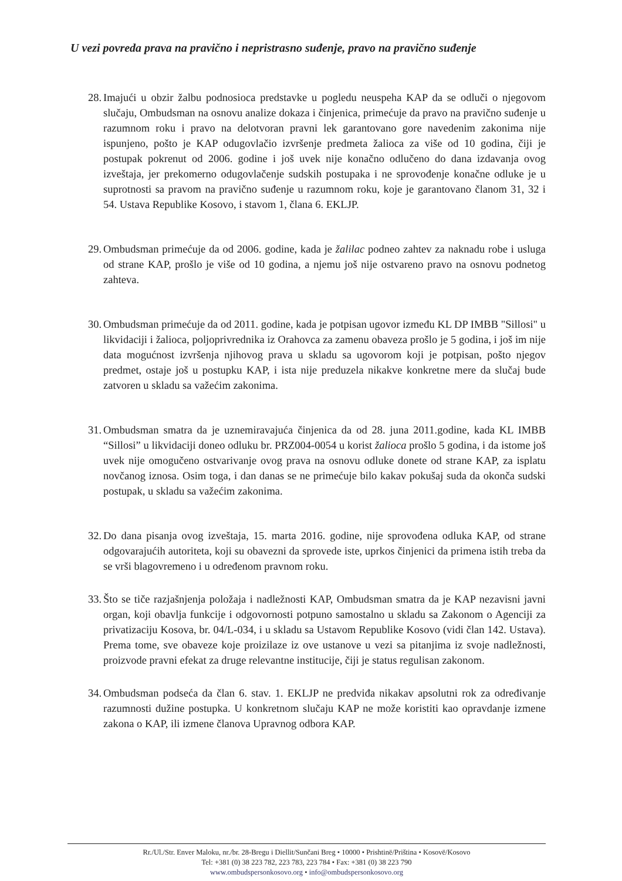U vezi povreda prava na pravično i nepristrasno suđenje, pravo na pravično suđenje
28. Imajući u obzir žalbu podnosioca predstavke u pogledu neuspeha KAP da se odluči o njegovom slučaju, Ombudsman na osnovu analize dokaza i činjenica, primećuje da pravo na pravično suđenje u razumnom roku i pravo na delotvoran pravni lek garantovano gore navedenim zakonima nije ispunjeno, pošto je KAP odugovlačio izvršenje predmeta žalioca za više od 10 godina, čiji je postupak pokrenut od 2006. godine i još uvek nije konačno odlučeno do dana izdavanja ovog izveštaja, jer prekomerno odugovlačenje sudskih postupaka i ne sprovođenje konačne odluke je u suprotnosti sa pravom na pravično suđenje u razumnom roku, koje je garantovano članom 31, 32 i 54. Ustava Republike Kosovo, i stavom 1, člana 6. EKLJP.
29. Ombudsman primećuje da od 2006. godine, kada je žalilac podneo zahtev za naknadu robe i usluga od strane KAP, prošlo je više od 10 godina, a njemu još nije ostvareno pravo na osnovu podnetog zahteva.
30. Ombudsman primećuje da od 2011. godine, kada je potpisan ugovor između KL DP IMBB "Sillosi" u likvidaciji i žalioca, poljoprivrednika iz Orahovca za zamenu obaveza prošlo je 5 godina, i još im nije data mogućnost izvršenja njihovog prava u skladu sa ugovorom koji je potpisan, pošto njegov predmet, ostaje još u postupku KAP, i ista nije preduzela nikakve konkretne mere da slučaj bude zatvoren u skladu sa važećim zakonima.
31. Ombudsman smatra da je uznemiravajuća činjenica da od 28. juna 2011.godine, kada KL IMBB “Sillosi” u likvidaciji doneo odluku br. PRZ004-0054 u korist žalioca prošlo 5 godina, i da istome još uvek nije omogučeno ostvarivanje ovog prava na osnovu odluke donete od strane KAP, za isplatu novčanog iznosa. Osim toga, i dan danas se ne primećuje bilo kakav pokušaj suda da okonča sudski postupak, u skladu sa važećim zakonima.
32. Do dana pisanja ovog izveštaja, 15. marta 2016. godine, nije sprovođena odluka KAP, od strane odgovarajućih autoriteta, koji su obavezni da sprovede iste, uprkos činjenici da primena istih treba da se vrši blagovremeno i u određenom pravnom roku.
33. Što se tiče razjašnjenja položaja i nadležnosti KAP, Ombudsman smatra da je KAP nezavisni javni organ, koji obavlja funkcije i odgovornosti potpuno samostalno u skladu sa Zakonom o Agenciji za privatizaciju Kosova, br. 04/L-034, i u skladu sa Ustavom Republike Kosovo (vidi član 142. Ustava). Prema tome, sve obaveze koje proizilaze iz ove ustanove u vezi sa pitanjima iz svoje nadležnosti, proizvode pravni efekat za druge relevantne institucije, čiji je status regulisan zakonom.
34. Ombudsman podseća da član 6. stav. 1. EKLJP ne predviđa nikakav apsolutni rok za određivanje razumnosti dužine postupka. U konkretnom slučaju KAP ne može koristiti kao opravdanje izmene zakona o KAP, ili izmene članova Upravnog odbora KAP.
Rr./Ul./Str. Enver Maloku, nr./br. 28-Bregu i Diellit/Sunčani Breg • 10000 • Prishtinë/Priština • Kosovë/Kosovo
Tel: +381 (0) 38 223 782, 223 783, 223 784 • Fax: +381 (0) 38 223 790
www.ombudspersonkosovo.org • info@ombudspersonkosovo.org